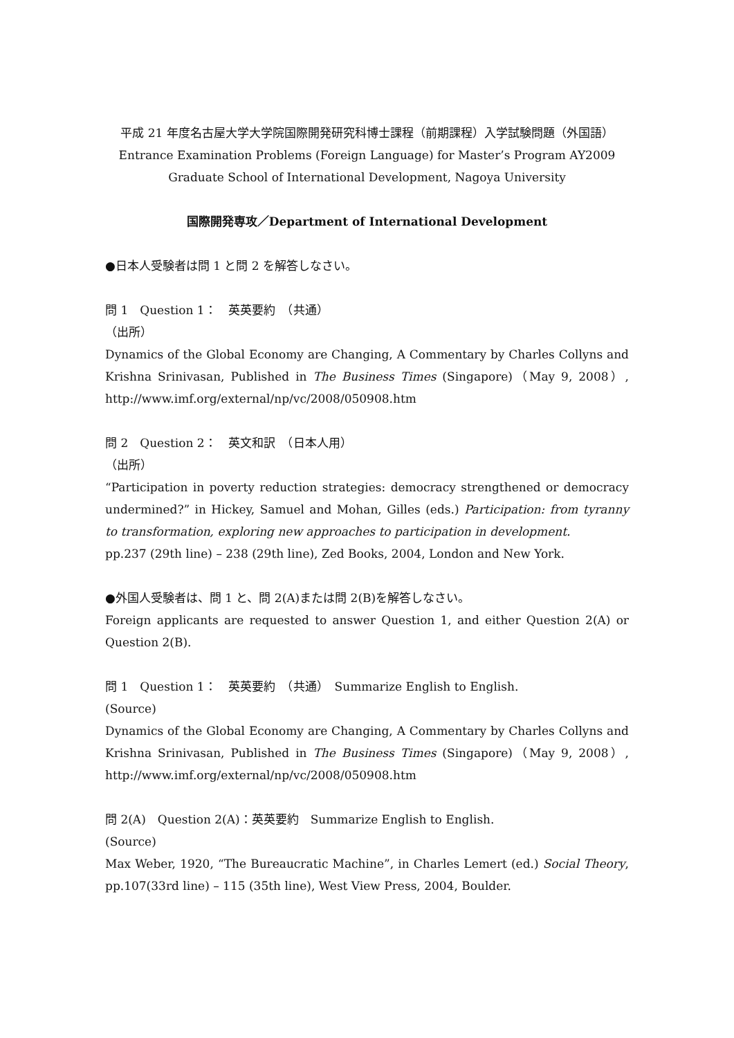平成 21 年度名古屋大学大学院国際開発研究科博士課程（前期課程）入学試験問題（外国語）
Entrance Examination Problems (Foreign Language) for Master’s Program AY2009
Graduate School of International Development, Nagoya University
国際開発専攻／Department of International Development
●日本人受験者は問 1 と問 2 を解答しなさい。
問 1　Question 1：　英英要約　（共通）
（出所）
Dynamics of the Global Economy are Changing, A Commentary by Charles Collyns and Krishna Srinivasan, Published in The Business Times (Singapore)（May 9, 2008）, http://www.imf.org/external/np/vc/2008/050908.htm
問 2　Question 2：　英文和訳　（日本人用）
（出所）
“Participation in poverty reduction strategies: democracy strengthened or democracy undermined?” in Hickey, Samuel and Mohan, Gilles (eds.) Participation: from tyranny to transformation, exploring new approaches to participation in development.
pp.237 (29th line) – 238 (29th line), Zed Books, 2004, London and New York.
●外国人受験者は、問 1 と、問 2(A)または問 2(B)を解答しなさい。
Foreign applicants are requested to answer Question 1, and either Question 2(A) or Question 2(B).
問 1　Question 1：　英英要約　（共通）　Summarize English to English.
(Source)
Dynamics of the Global Economy are Changing, A Commentary by Charles Collyns and Krishna Srinivasan, Published in The Business Times (Singapore)（May 9, 2008）, http://www.imf.org/external/np/vc/2008/050908.htm
問 2(A)　Question 2(A)：英英要約　Summarize English to English.
(Source)
Max Weber, 1920, “The Bureaucratic Machine”, in Charles Lemert (ed.) Social Theory, pp.107(33rd line) – 115 (35th line), West View Press, 2004, Boulder.